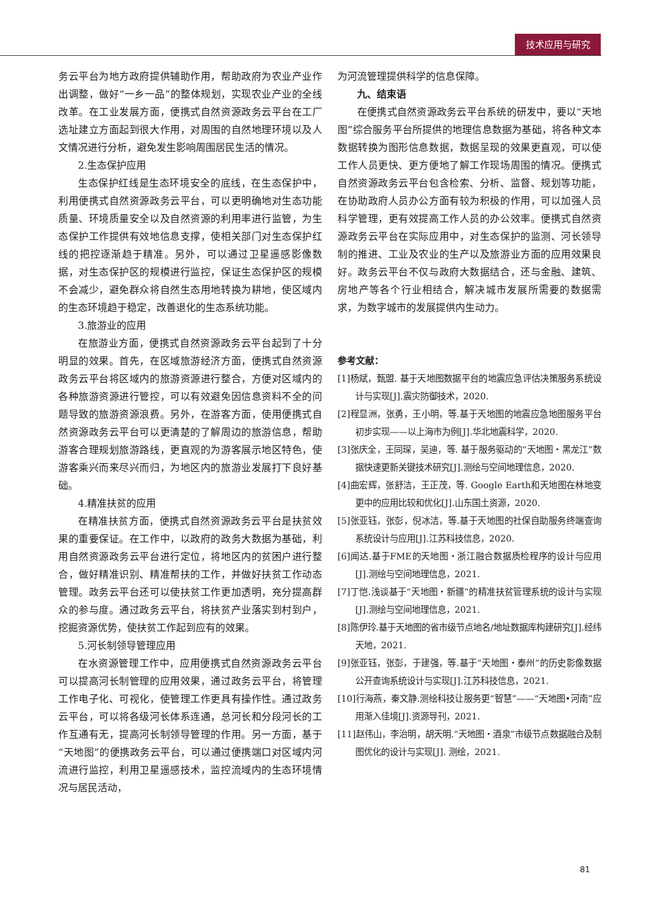技术应用与研究
务云平台为地方政府提供辅助作用，帮助政府为农业产业作出调整，做好“一乡一品”的整体规划，实现农业产业的全线改革。在工业发展方面，便携式自然资源政务云平台在工厂选址建立方面起到很大作用，对周围的自然地理环境以及人文情况进行分析，避免发生影响周围居民生活的情况。
2.生态保护应用
生态保护红线是生态环境安全的底线，在生态保护中，利用便携式自然资源政务云平台，可以更明确地对生态功能质量、环境质量安全以及自然资源的利用率进行监管，为生态保护工作提供有效地信息支撑，使相关部门对生态保护红线的把控逐渐趋于精准。另外，可以通过卫星遥感影像数据，对生态保护区的规模进行监控，保证生态保护区的规模不会减少，避免群众将自然生态用地转换为耕地，使区域内的生态环境趋于稳定，改善退化的生态系统功能。
3.旅游业的应用
在旅游业方面，便携式自然资源政务云平台起到了十分明显的效果。首先，在区域旅游经济方面，便携式自然资源政务云平台将区域内的旅游资源进行整合，方便对区域内的各种旅游资源进行管控，可以有效避免因信息资料不全的问题导致的旅游资源浪费。另外，在游客方面，使用便携式自然资源政务云平台可以更清楚的了解周边的旅游信息，帮助游客合理规划旅游路线，更直观的为游客展示地区特色，使游客乘兴而来尽兴而归，为地区内的旅游业发展打下良好基础。
4.精准扶贫的应用
在精准扶贫方面，便携式自然资源政务云平台是扶贫效果的重要保证。在工作中，以政府的政务大数据为基础，利用自然资源政务云平台进行定位，将地区内的贫困户进行整合，做好精准识别、精准帮扶的工作，并做好扶贫工作动态管理。政务云平台还可以使扶贫工作更加透明，充分提高群众的参与度。通过政务云平台，将扶贫产业落实到村到户，挖掘资源优势，使扶贫工作起到应有的效果。
5.河长制领导管理应用
在水资源管理工作中，应用便携式自然资源政务云平台可以提高河长制管理的应用效果，通过政务云平台，将管理工作电子化、可视化，使管理工作更具有操作性。通过政务云平台，可以将各级河长体系连通，总河长和分段河长的工作互通有无，提高河长制领导管理的作用。另一方面，基于“天地图”的便携政务云平台，可以通过便携端口对区域内河流进行监控，利用卫星遥感技术，监控流域内的生态环境情况与居民活动，
为河流管理提供科学的信息保障。
九、结束语
在便携式自然资源政务云平台系统的研发中，要以“天地图”综合服务平台所提供的地理信息数据为基础，将各种文本数据转换为图形信息数据，数据呈现的效果更直观，可以使工作人员更快、更方便地了解工作现场周围的情况。便携式自然资源政务云平台包含检索、分析、监督、规划等功能，在协助政府人员办公方面有较为积极的作用，可以加强人员科学管理，更有效提高工作人员的办公效率。便携式自然资源政务云平台在实际应用中，对生态保护的监测、河长领导制的推进、工业及农业的生产以及旅游业方面的应用效果良好。政务云平台不仅与政府大数据结合，还与金融、建筑、房地产等各个行业相结合，解决城市发展所需要的数据需求，为数字城市的发展提供内生动力。
参考文献：
[1]杨斌，甄盟. 基于天地图数据平台的地震应急评估决策服务系统设计与实现[J].震灾防御技术，2020.
[2]程显洲，张勇，王小明，等.基于天地图的地震应急地图服务平台初步实现——以上海市为例[J].华北地震科学，2020.
[3]张庆全，王同琛，吴迪，等. 基于服务驱动的“天地图・黑龙江”数据快速更新关键技术研究[J].测绘与空间地理信息，2020.
[4]曲宏辉，张舒洁，王正茂，等. Google Earth和天地图在林地变更中的应用比较和优化[J].山东国土资源，2020.
[5]张亚钰，张彭，倪冰洁，等.基于天地图的社保自助服务终端查询系统设计与应用[J].江苏科技信息，2020.
[6]闻达.基于FME的天地图・浙江融合数据质检程序的设计与应用[J].测绘与空间地理信息，2021.
[7]丁恺.浅谈基于“天地图・新疆”的精准扶贫管理系统的设计与实现[J].测绘与空间地理信息，2021.
[8]陈伊玲.基于天地图的省市级节点地名/地址数据库构建研究[J].经纬天地，2021.
[9]张亚钰，张彭，于建强，等.基于“天地图・泰州”的历史影像数据公开查询系统设计与实现[J].江苏科技信息，2021.
[10]行海燕，秦文静.测绘科技让服务更“智慧”——“天地图•河南”应用渐入佳境[J].资源导刊，2021.
[11]赵伟山，李治明，胡天明.“天地图・酒泉”市级节点数据融合及制图优化的设计与实现[J]. 测绘，2021.
81